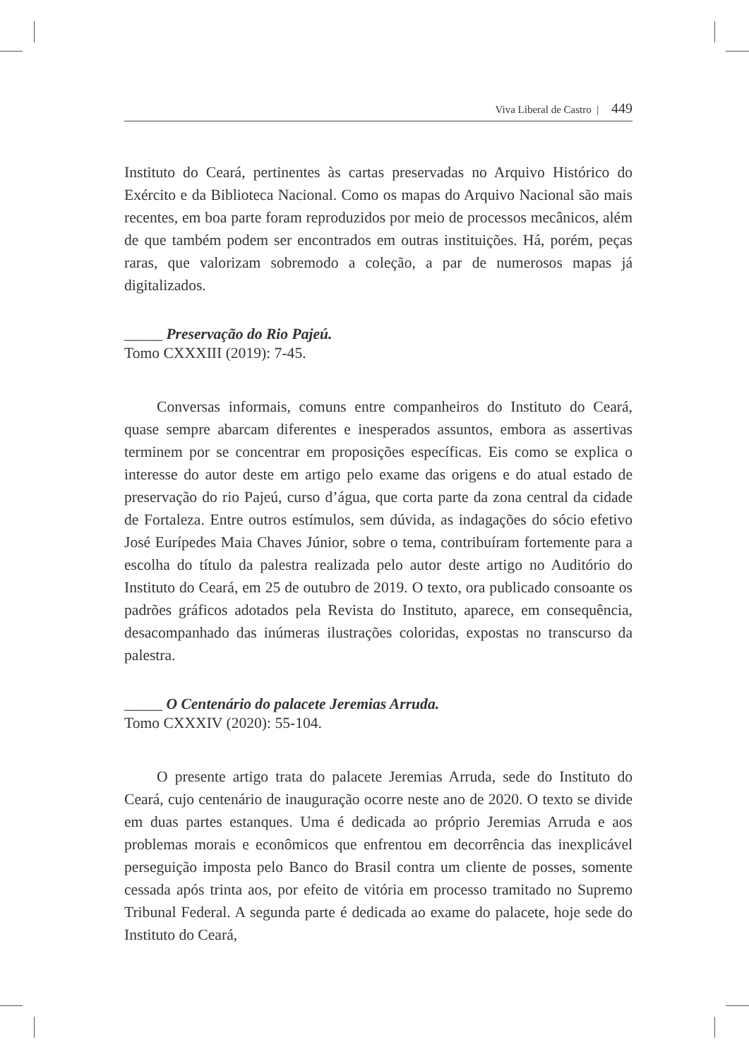Viva Liberal de Castro | 449
Instituto do Ceará, pertinentes às cartas preservadas no Arquivo Histórico do Exército e da Biblioteca Nacional. Como os mapas do Arquivo Nacional são mais recentes, em boa parte foram reproduzidos por meio de processos mecânicos, além de que também podem ser encontrados em outras instituições. Há, porém, peças raras, que valorizam sobremodo a coleção, a par de numerosos mapas já digitalizados.
_____ Preservação do Rio Pajeú.
Tomo CXXXIII (2019): 7-45.
Conversas informais, comuns entre companheiros do Instituto do Ceará, quase sempre abarcam diferentes e inesperados assuntos, embora as assertivas terminem por se concentrar em proposições específicas. Eis como se explica o interesse do autor deste em artigo pelo exame das origens e do atual estado de preservação do rio Pajeú, curso d’água, que corta parte da zona central da cidade de Fortaleza. Entre outros estímulos, sem dúvida, as indagações do sócio efetivo José Eurípedes Maia Chaves Júnior, sobre o tema, contribuíram fortemente para a escolha do título da palestra realizada pelo autor deste artigo no Auditório do Instituto do Ceará, em 25 de outubro de 2019. O texto, ora publicado consoante os padrões gráficos adotados pela Revista do Instituto, aparece, em consequência, desacompanhado das inúmeras ilustrações coloridas, expostas no transcurso da palestra.
_____ O Centenário do palacete Jeremias Arruda.
Tomo CXXXIV (2020): 55-104.
O presente artigo trata do palacete Jeremias Arruda, sede do Instituto do Ceará, cujo centenário de inauguração ocorre neste ano de 2020. O texto se divide em duas partes estanques. Uma é dedicada ao próprio Jeremias Arruda e aos problemas morais e econômicos que enfrentou em decorrência das inexplicável perseguição imposta pelo Banco do Brasil contra um cliente de posses, somente cessada após trinta aos, por efeito de vitória em processo tramitado no Supremo Tribunal Federal. A segunda parte é dedicada ao exame do palacete, hoje sede do Instituto do Ceará,